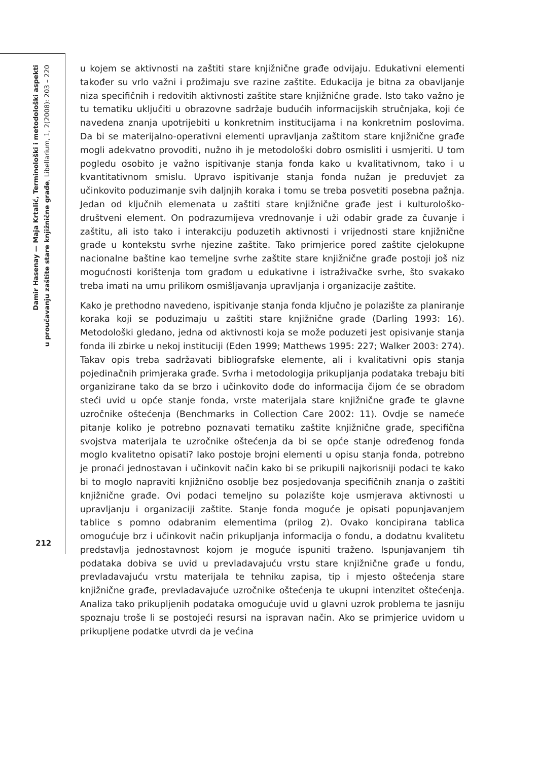Damir Hasenay — Maja Krtalić, Terminološki i metodološki aspekti
u proučavanju zaštite stare knjižnične građe, Libellarium, 1, 2(2008): 203 – 220
u kojem se aktivnosti na zaštiti stare knjižnične građe odvijaju. Edukativni elementi također su vrlo važni i prožimaju sve razine zaštite. Edukacija je bitna za obavljanje niza specifičnih i redovitih aktivnosti zaštite stare knjižnične građe. Isto tako važno je tu tematiku uključiti u obrazovne sadržaje budućih informacijskih stručnjaka, koji će navedena znanja upotrijebiti u konkretnim institucijama i na konkretnim poslovima. Da bi se materijalno-operativni elementi upravljanja zaštitom stare knjižnične građe mogli adekvatno provoditi, nužno ih je metodološki dobro osmisliti i usmjeriti. U tom pogledu osobito je važno ispitivanje stanja fonda kako u kvalitativnom, tako i u kvantitativnom smislu. Upravo ispitivanje stanja fonda nužan je preduvjet za učinkovito poduzimanje svih daljnjih koraka i tomu se treba posvetiti posebna pažnja. Jedan od ključnih elemenata u zaštiti stare knjižnične građe jest i kulturološko-društveni element. On podrazumijeva vrednovanje i uži odabir građe za čuvanje i zaštitu, ali isto tako i interakciju poduzetih aktivnosti i vrijednosti stare knjižnične građe u kontekstu svrhe njezine zaštite. Tako primjerice pored zaštite cjelokupne nacionalne baštine kao temeljne svrhe zaštite stare knjižnične građe postoji još niz mogućnosti korištenja tom građom u edukativne i istraživačke svrhe, što svakako treba imati na umu prilikom osmišljavanja upravljanja i organizacije zaštite.
Kako je prethodno navedeno, ispitivanje stanja fonda ključno je polazište za planiranje koraka koji se poduzimaju u zaštiti stare knjižnične građe (Darling 1993: 16). Metodološki gledano, jedna od aktivnosti koja se može poduzeti jest opisivanje stanja fonda ili zbirke u nekoj instituciji (Eden 1999; Matthews 1995: 227; Walker 2003: 274). Takav opis treba sadržavati bibliografske elemente, ali i kvalitativni opis stanja pojedinačnih primjeraka građe. Svrha i metodologija prikupljanja podataka trebaju biti organizirane tako da se brzo i učinkovito dođe do informacija čijom će se obradom steći uvid u opće stanje fonda, vrste materijala stare knjižnične građe te glavne uzročnike oštećenja (Benchmarks in Collection Care 2002: 11). Ovdje se nameće pitanje koliko je potrebno poznavati tematiku zaštite knjižnične građe, specifična svojstva materijala te uzročnike oštećenja da bi se opće stanje određenog fonda moglo kvalitetno opisati? Iako postoje brojni elementi u opisu stanja fonda, potrebno je pronaći jednostavan i učinkovit način kako bi se prikupili najkorisniji podaci te kako bi to moglo napraviti knjižnično osoblje bez posjedovanja specifičnih znanja o zaštiti knjižnične građe. Ovi podaci temeljno su polazište koje usmjerava aktivnosti u upravljanju i organizaciji zaštite. Stanje fonda moguće je opisati popunjavanjem tablice s pomno odabranim elementima (prilog 2). Ovako koncipirana tablica omogućuje brz i učinkovit način prikupljanja informacija o fondu, a dodatnu kvalitetu predstavlja jednostavnost kojom je moguće ispuniti traženo. Ispunjavanjem tih podataka dobiva se uvid u prevladavajuću vrstu stare knjižnične građe u fondu, prevladavajuću vrstu materijala te tehniku zapisa, tip i mjesto oštećenja stare knjižnične građe, prevladavajuće uzročnike oštećenja te ukupni intenzitet oštećenja. Analiza tako prikupljenih podataka omogućuje uvid u glavni uzrok problema te jasniju spoznaju troše li se postojeći resursi na ispravan način. Ako se primjerice uvidom u prikupljene podatke utvrdi da je većina
212